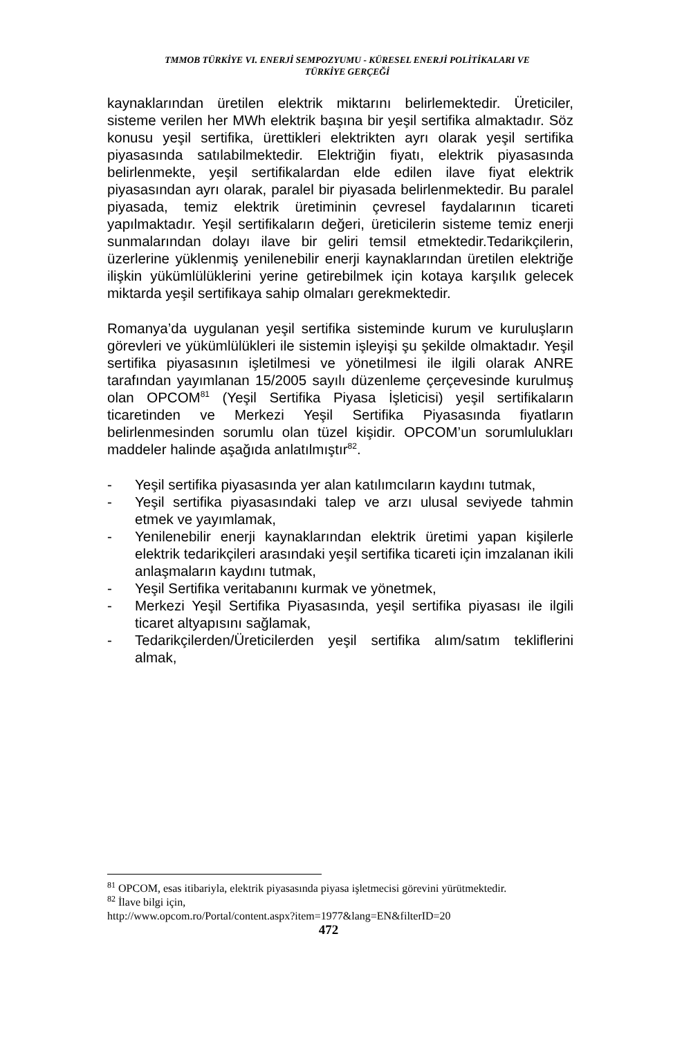TMMOB TÜRKİYE VI. ENERJİ SEMPOZYUMU - KÜRESEL ENERJİ POLİTİKALARI VE
TÜRKİYE GERÇEĞİ
kaynaklarından üretilen elektrik miktarını belirlemektedir. Üreticiler, sisteme verilen her MWh elektrik başına bir yeşil sertifika almaktadır. Söz konusu yeşil sertifika, ürettikleri elektrikten ayrı olarak yeşil sertifika piyasasında satılabilmektedir. Elektriğin fiyatı, elektrik piyasasında belirlenmekte, yeşil sertifikalardan elde edilen ilave fiyat elektrik piyasasından ayrı olarak, paralel bir piyasada belirlenmektedir. Bu paralel piyasada, temiz elektrik üretiminin çevresel faydalarının ticareti yapılmaktadır. Yeşil sertifikaların değeri, üreticilerin sisteme temiz enerji sunmalarından dolayı ilave bir geliri temsil etmektedir.Tedarikçilerin, üzerlerine yüklenmiş yenilenebilir enerji kaynaklarından üretilen elektriğe ilişkin yükümlülüklerini yerine getirebilmek için kotaya karşılık gelecek miktarda yeşil sertifikaya sahip olmaları gerekmektedir.
Romanya’da uygulanan yeşil sertifika sisteminde kurum ve kuruluşların görevleri ve yükümlülükleri ile sistemin işleyişi şu şekilde olmaktadır. Yeşil sertifika piyasasının işletilmesi ve yönetilmesi ile ilgili olarak ANRE tarafından yayımlanan 15/2005 sayılı düzenleme çerçevesinde kurulmuş olan OPCOM<sup>81</sup> (Yeşil Sertifika Piyasa İşleticisi) yeşil sertifikaların ticaretinden ve Merkezi Yeşil Sertifika Piyasasında fiyatların belirlenmesinden sorumlu olan tüzel kişidir. OPCOM’un sorumlulukları maddeler halinde aşağıda anlatılmıştır<sup>82</sup>.
- Yeşil sertifika piyasasında yer alan katılımcıların kaydını tutmak,
- Yeşil sertifika piyasasındaki talep ve arzı ulusal seviyede tahmin etmek ve yayımlamak,
- Yenilenebilir enerji kaynaklarından elektrik üretimi yapan kişilerle elektrik tedarikçileri arasındaki yeşil sertifika ticareti için imzalanan ikili anlaşmaların kaydını tutmak,
- Yeşil Sertifika veritabanını kurmak ve yönetmek,
- Merkezi Yeşil Sertifika Piyasasında, yeşil sertifika piyasası ile ilgili ticaret altyapısını sağlamak,
- Tedarikçilerden/Üreticilerden yeşil sertifika alım/satım tekliflerini almak,
<sup>81</sup> OPCOM, esas itibariyla, elektrik piyasasında piyasa işletmecisi görevini yürütmektedir.
<sup>82</sup> İlave bilgi için,
http://www.opcom.ro/Portal/content.aspx?item=1977&lang=EN&filterID=20
472